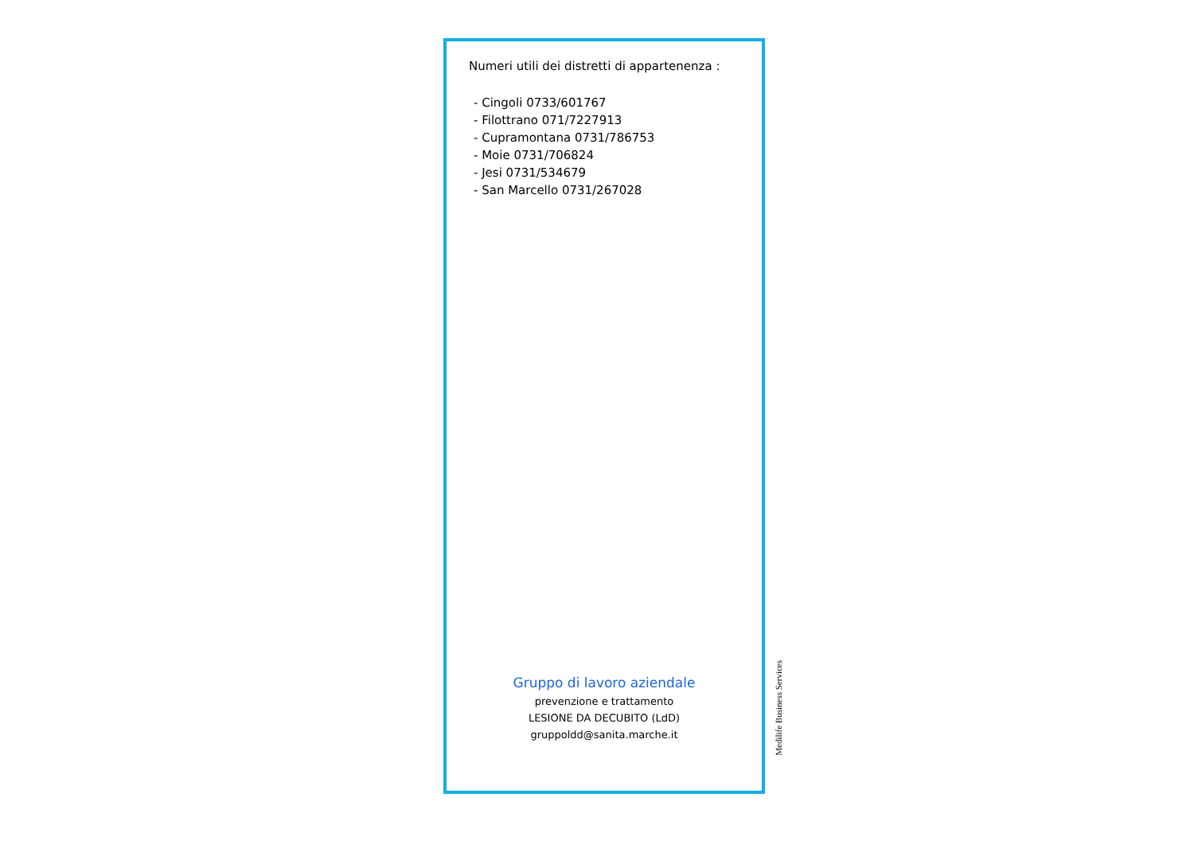Numeri utili dei distretti di appartenenza :
- Cingoli 0733/601767
- Filottrano 071/7227913
- Cupramontana 0731/786753
- Moie 0731/706824
- Jesi 0731/534679
- San Marcello 0731/267028
Gruppo di lavoro aziendale
prevenzione e trattamento
LESIONE DA DECUBITO (LdD)
gruppoldd@sanita.marche.it
Medilife Business Services